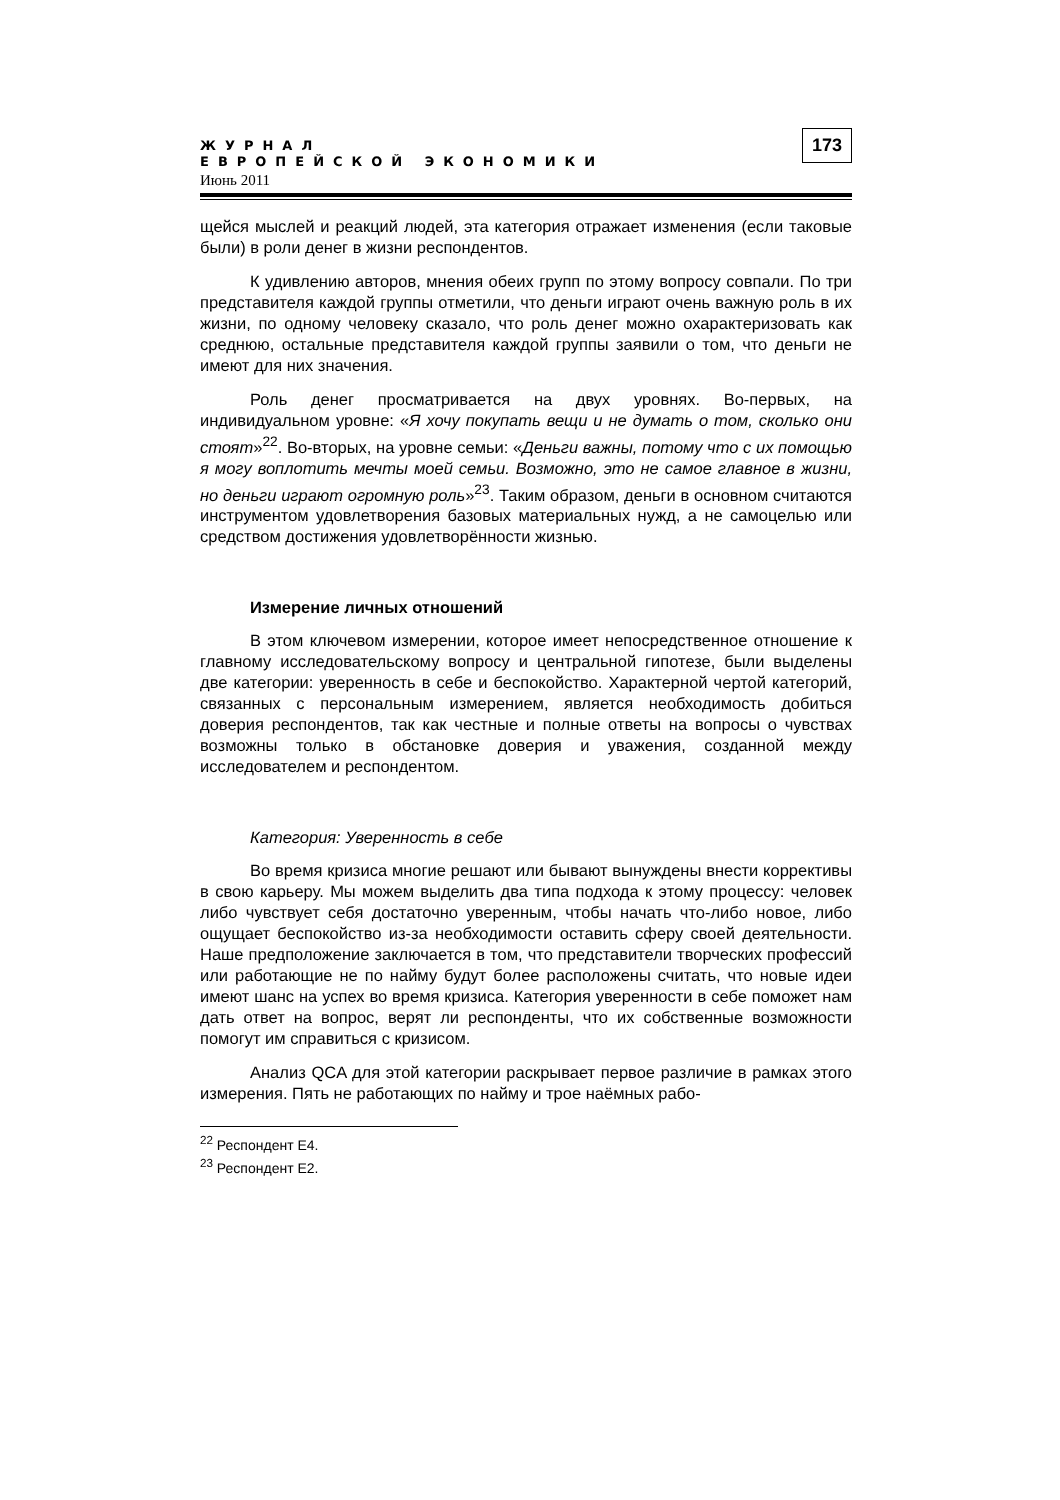ЖУРНАЛ
ЕВРОПЕЙСКОЙ ЭКОНОМИКИ
Июнь 2011
173
щейся мыслей и реакций людей, эта категория отражает изменения (если таковые были) в роли денег в жизни респондентов.
К удивлению авторов, мнения обеих групп по этому вопросу совпали. По три представителя каждой группы отметили, что деньги играют очень важную роль в их жизни, по одному человеку сказало, что роль денег можно охарактеризовать как среднюю, остальные представителя каждой группы заявили о том, что деньги не имеют для них значения.
Роль денег просматривается на двух уровнях. Во-первых, на индивидуальном уровне: «Я хочу покупать вещи и не думать о том, сколько они стоят»<sup>22</sup>. Во-вторых, на уровне семьи: «Деньги важны, потому что с их помощью я могу воплотить мечты моей семьи. Возможно, это не самое главное в жизни, но деньги играют огромную роль»<sup>23</sup>. Таким образом, деньги в основном считаются инструментом удовлетворения базовых материальных нужд, а не самоцелью или средством достижения удовлетворённости жизнью.
Измерение личных отношений
В этом ключевом измерении, которое имеет непосредственное отношение к главному исследовательскому вопросу и центральной гипотезе, были выделены две категории: уверенность в себе и беспокойство. Характерной чертой категорий, связанных с персональным измерением, является необходимость добиться доверия респондентов, так как честные и полные ответы на вопросы о чувствах возможны только в обстановке доверия и уважения, созданной между исследователем и респондентом.
Категория: Уверенность в себе
Во время кризиса многие решают или бывают вынуждены внести коррективы в свою карьеру. Мы можем выделить два типа подхода к этому процессу: человек либо чувствует себя достаточно уверенным, чтобы начать что-либо новое, либо ощущает беспокойство из-за необходимости оставить сферу своей деятельности. Наше предположение заключается в том, что представители творческих профессий или работающие не по найму будут более расположены считать, что новые идеи имеют шанс на успех во время кризиса. Категория уверенности в себе поможет нам дать ответ на вопрос, верят ли респонденты, что их собственные возможности помогут им справиться с кризисом.
Анализ QCA для этой категории раскрывает первое различие в рамках этого измерения. Пять не работающих по найму и трое наёмных рабо-
<sup>22</sup> Респондент E4.
<sup>23</sup> Респондент E2.